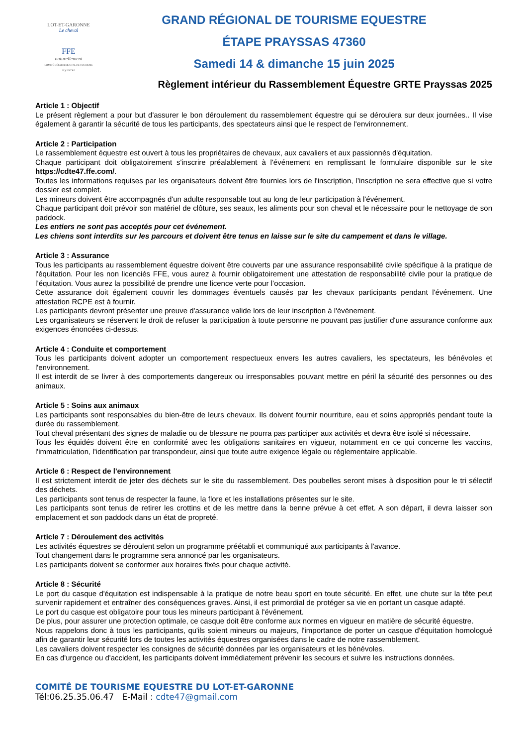LOT-ET-GARONNE
Le cheval
FFE
naturellement
COMITÉ DÉPARTEMENTAL DE TOURISME ÉQUESTRE
GRAND RÉGIONAL DE TOURISME EQUESTRE
ÉTAPE PRAYSSAS 47360
Samedi 14 & dimanche 15 juin 2025
Règlement intérieur du Rassemblement Équestre GRTE Prayssas 2025
Article 1 : Objectif
Le présent règlement a pour but d'assurer le bon déroulement du rassemblement équestre qui se déroulera sur deux journées.. Il vise également à garantir la sécurité de tous les participants, des spectateurs ainsi que le respect de l'environnement.
Article 2 : Participation
Le rassemblement équestre est ouvert à tous les propriétaires de chevaux, aux cavaliers et aux passionnés d'équitation.
Chaque participant doit obligatoirement s'inscrire préalablement à l'événement en remplissant le formulaire disponible sur le site https://cdte47.ffe.com/.
Toutes les informations requises par les organisateurs doivent être fournies lors de l'inscription, l’inscription ne sera effective que si votre dossier est complet.
Les mineurs doivent être accompagnés d'un adulte responsable tout au long de leur participation à l'événement.
Chaque participant doit prévoir son matériel de clôture, ses seaux, les aliments pour son cheval et le nécessaire pour le nettoyage de son paddock.
Les entiers ne sont pas acceptés pour cet événement.
Les chiens sont interdits sur les parcours et doivent être tenus en laisse sur le site du campement et dans le village.
Article 3 : Assurance
Tous les participants au rassemblement équestre doivent être couverts par une assurance responsabilité civile spécifique à la pratique de l'équitation. Pour les non licenciés FFE, vous aurez à fournir obligatoirement une attestation de responsabilité civile pour la pratique de l’équitation. Vous aurez la possibilité de prendre une licence verte pour l’occasion.
Cette assurance doit également couvrir les dommages éventuels causés par les chevaux participants pendant l'événement. Une attestation RCPE est à fournir.
Les participants devront présenter une preuve d'assurance valide lors de leur inscription à l'événement.
Les organisateurs se réservent le droit de refuser la participation à toute personne ne pouvant pas justifier d'une assurance conforme aux exigences énoncées ci-dessus.
Article 4 : Conduite et comportement
Tous les participants doivent adopter un comportement respectueux envers les autres cavaliers, les spectateurs, les bénévoles et l'environnement.
Il est interdit de se livrer à des comportements dangereux ou irresponsables pouvant mettre en péril la sécurité des personnes ou des animaux.
Article 5 : Soins aux animaux
Les participants sont responsables du bien-être de leurs chevaux. Ils doivent fournir nourriture, eau et soins appropriés pendant toute la durée du rassemblement.
Tout cheval présentant des signes de maladie ou de blessure ne pourra pas participer aux activités et devra être isolé si nécessaire.
Tous les équidés doivent être en conformité avec les obligations sanitaires en vigueur, notamment en ce qui concerne les vaccins, l'immatriculation, l'identification par transpondeur, ainsi que toute autre exigence légale ou réglementaire applicable.
Article 6 : Respect de l'environnement
Il est strictement interdit de jeter des déchets sur le site du rassemblement. Des poubelles seront mises à disposition pour le tri sélectif des déchets.
Les participants sont tenus de respecter la faune, la flore et les installations présentes sur le site.
Les participants sont tenus de retirer les crottins et de les mettre dans la benne prévue à cet effet. A son départ, il devra laisser son emplacement et son paddock dans un état de propreté.
Article 7 : Déroulement des activités
Les activités équestres se déroulent selon un programme préétabli et communiqué aux participants à l'avance.
Tout changement dans le programme sera annoncé par les organisateurs.
Les participants doivent se conformer aux horaires fixés pour chaque activité.
Article 8 : Sécurité
Le port du casque d'équitation est indispensable à la pratique de notre beau sport en toute sécurité. En effet, une chute sur la tête peut survenir rapidement et entraîner des conséquences graves. Ainsi, il est primordial de protéger sa vie en portant un casque adapté.
Le port du casque est obligatoire pour tous les mineurs participant à l'événement.
De plus, pour assurer une protection optimale, ce casque doit être conforme aux normes en vigueur en matière de sécurité équestre.
Nous rappelons donc à tous les participants, qu'ils soient mineurs ou majeurs, l'importance de porter un casque d'équitation homologué afin de garantir leur sécurité lors de toutes les activités équestres organisées dans le cadre de notre rassemblement.
Les cavaliers doivent respecter les consignes de sécurité données par les organisateurs et les bénévoles.
En cas d'urgence ou d'accident, les participants doivent immédiatement prévenir les secours et suivre les instructions données.
COMITÉ DE TOURISME EQUESTRE DU LOT-ET-GARONNE
Tél:06.25.35.06.47 E-Mail : cdte47@gmail.com